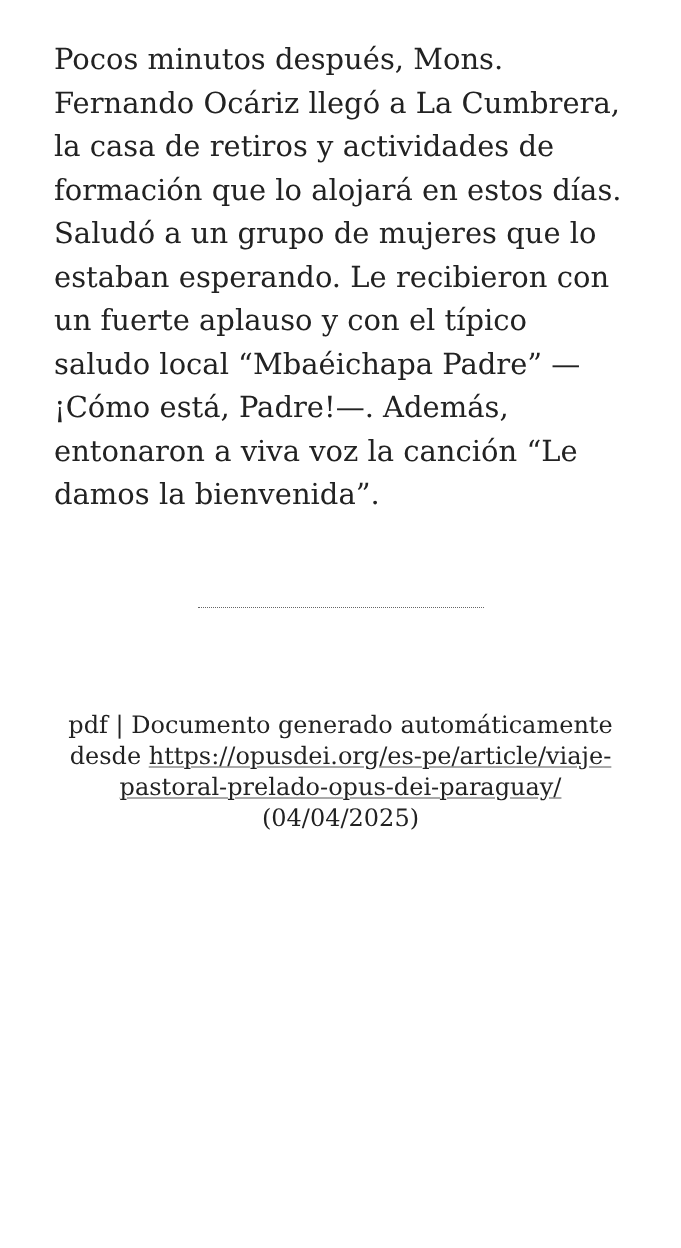Pocos minutos después, Mons. Fernando Ocáriz llegó a La Cumbrera, la casa de retiros y actividades de formación que lo alojará en estos días. Saludó a un grupo de mujeres que lo estaban esperando. Le recibieron con un fuerte aplauso y con el típico saludo local “Mbaéichapa Padre” —¡Cómo está, Padre!—. Además, entonaron a viva voz la canción “Le damos la bienvenida”.
pdf | Documento generado automáticamente desde https://opusdei.org/es-pe/article/viaje-pastoral-prelado-opus-dei-paraguay/ (04/04/2025)